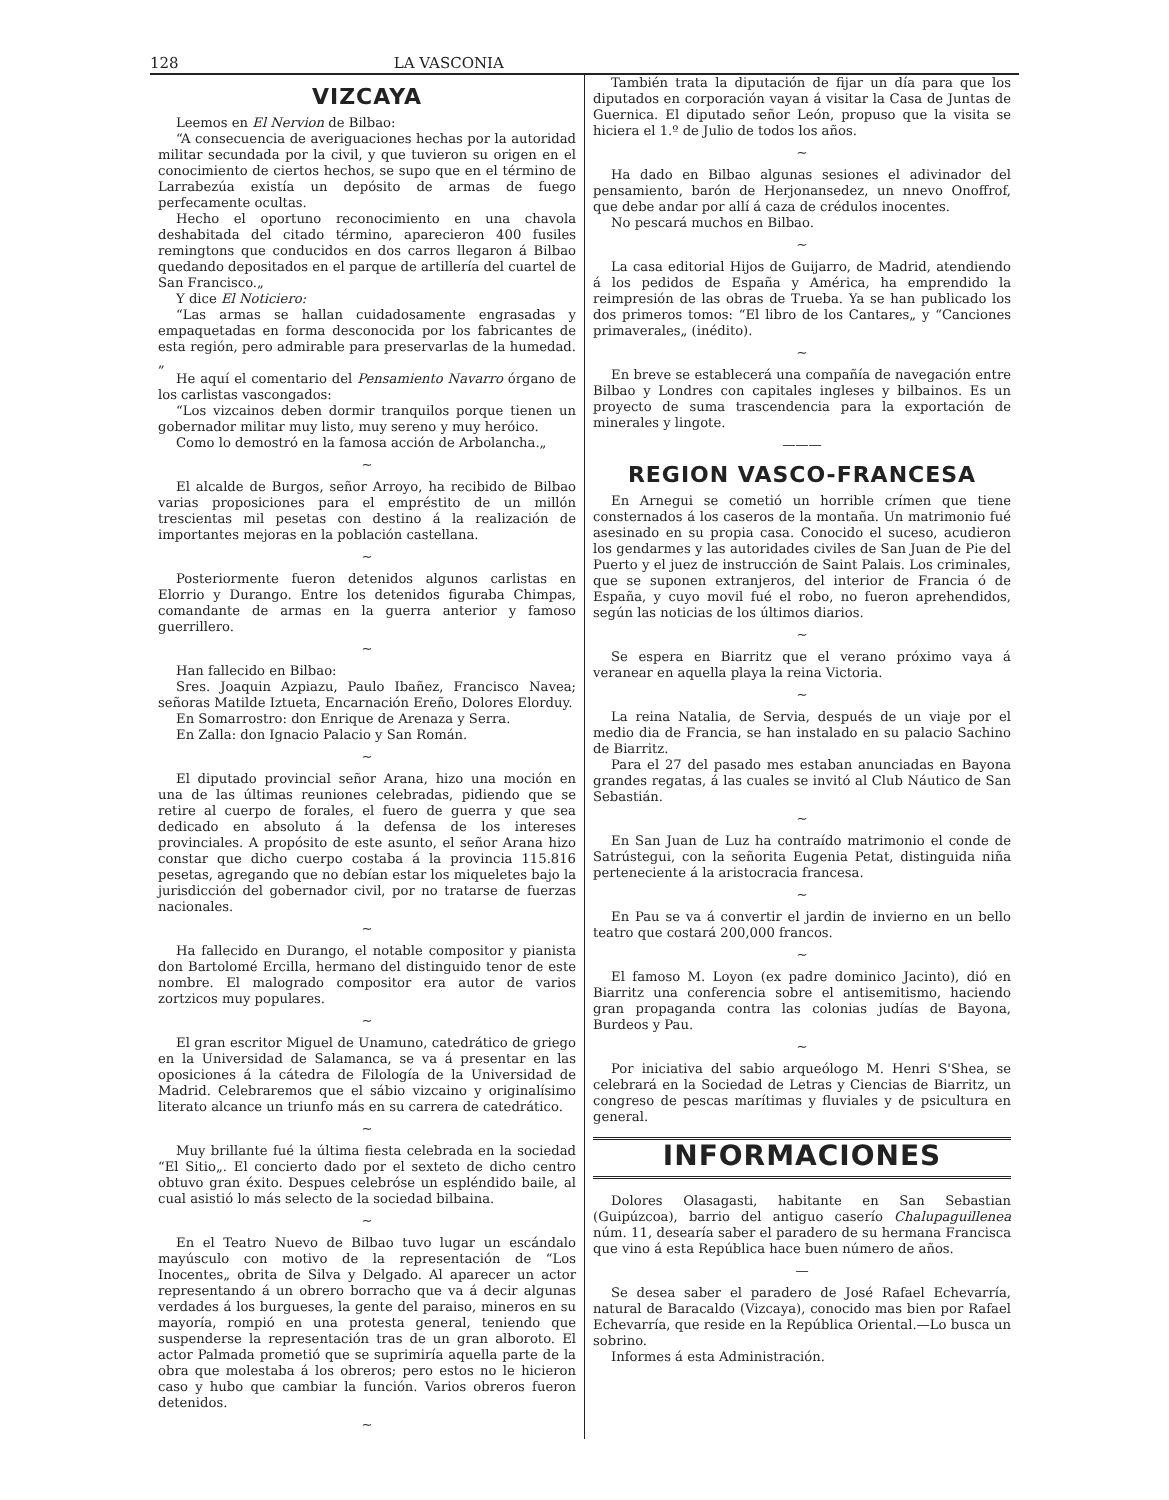128 LA VASCONIA
VIZCAYA
Leemos en El Nervion de Bilbao:
“A consecuencia de averiguaciones hechas por la autoridad militar secundada por la civil, y que tuvieron su origen en el conocimiento de ciertos hechos, se supo que en el término de Larrabezúa existía un depósito de armas de fuego perfecamente ocultas.
Hecho el oportuno reconocimiento en una chavola deshabitada del citado término, aparecieron 400 fusiles remingtons que conducidos en dos carros llegaron á Bilbao quedando depositados en el parque de artillería del cuartel de San Francisco.„
Y dice El Noticiero:
“Las armas se hallan cuidadosamente engrasadas y empaquetadas en forma desconocida por los fabricantes de esta región, pero admirable para preservarlas de la humedad.„
He aquí el comentario del Pensamiento Navarro órgano de los carlistas vascongados:
“Los vizcainos deben dormir tranquilos porque tienen un gobernador militar muy listo, muy sereno y muy heróico.
Como lo demostró en la famosa acción de Arbolancha.„
~
El alcalde de Burgos, señor Arroyo, ha recibido de Bilbao varias proposiciones para el empréstito de un millón trescientas mil pesetas con destino á la realización de importantes mejoras en la población castellana.
~
Posteriormente fueron detenidos algunos carlistas en Elorrio y Durango. Entre los detenidos figuraba Chimpas, comandante de armas en la guerra anterior y famoso guerrillero.
~
Han fallecido en Bilbao:
Sres. Joaquin Azpiazu, Paulo Ibañez, Francisco Navea; señoras Matilde Iztueta, Encarnación Ereño, Dolores Elorduy.
En Somarrostro: don Enrique de Arenaza y Serra.
En Zalla: don Ignacio Palacio y San Román.
~
El diputado provincial señor Arana, hizo una moción en una de las últimas reuniones celebradas, pidiendo que se retire al cuerpo de forales, el fuero de guerra y que sea dedicado en absoluto á la defensa de los intereses provinciales. A propósito de este asunto, el señor Arana hizo constar que dicho cuerpo costaba á la provincia 115.816 pesetas, agregando que no debían estar los miqueletes bajo la jurisdicción del gobernador civil, por no tratarse de fuerzas nacionales.
~
Ha fallecido en Durango, el notable compositor y pianista don Bartolomé Ercilla, hermano del distinguido tenor de este nombre. El malogrado compositor era autor de varios zortzicos muy populares.
~
El gran escritor Miguel de Unamuno, catedrático de griego en la Universidad de Salamanca, se va á presentar en las oposiciones á la cátedra de Filología de la Universidad de Madrid. Celebraremos que el sábio vizcaino y originalísimo literato alcance un triunfo más en su carrera de catedrático.
~
Muy brillante fué la última fiesta celebrada en la sociedad “El Sitio„. El concierto dado por el sexteto de dicho centro obtuvo gran éxito. Despues celebróse un espléndido baile, al cual asistió lo más selecto de la sociedad bilbaina.
~
En el Teatro Nuevo de Bilbao tuvo lugar un escándalo mayúsculo con motivo de la representación de “Los Inocentes„ obrita de Silva y Delgado. Al aparecer un actor representando á un obrero borracho que va á decir algunas verdades á los burgueses, la gente del paraiso, mineros en su mayoría, rompió en una protesta general, teniendo que suspenderse la representación tras de un gran alboroto. El actor Palmada prometió que se suprimiría aquella parte de la obra que molestaba á los obreros; pero estos no le hicieron caso y hubo que cambiar la función. Varios obreros fueron detenidos.
~
También trata la diputación de fijar un día para que los diputados en corporación vayan á visitar la Casa de Juntas de Guernica. El diputado señor León, propuso que la visita se hiciera el 1.º de Julio de todos los años.
~
Ha dado en Bilbao algunas sesiones el adivinador del pensamiento, barón de Herjonansedez, un nnevo Onoffrof, que debe andar por allí á caza de crédulos inocentes.
No pescará muchos en Bilbao.
~
La casa editorial Hijos de Guijarro, de Madrid, atendiendo á los pedidos de España y América, ha emprendido la reimpresión de las obras de Trueba. Ya se han publicado los dos primeros tomos: “El libro de los Cantares„ y “Canciones primaverales„ (inédito).
~
En breve se establecerá una compañía de navegación entre Bilbao y Londres con capitales ingleses y bilbainos. Es un proyecto de suma trascendencia para la exportación de minerales y lingote.
———
REGION VASCO-FRANCESA
En Arnegui se cometió un horrible crímen que tiene consternados á los caseros de la montaña. Un matrimonio fué asesinado en su propia casa. Conocido el suceso, acudieron los gendarmes y las autoridades civiles de San Juan de Pie del Puerto y el juez de instrucción de Saint Palais. Los criminales, que se suponen extranjeros, del interior de Francia ó de España, y cuyo movil fué el robo, no fueron aprehendidos, según las noticias de los últimos diarios.
~
Se espera en Biarritz que el verano próximo vaya á veranear en aquella playa la reina Victoria.
~
La reina Natalia, de Servia, después de un viaje por el medio dia de Francia, se han instalado en su palacio Sachino de Biarritz.
Para el 27 del pasado mes estaban anunciadas en Bayona grandes regatas, á las cuales se invitó al Club Náutico de San Sebastián.
~
En San Juan de Luz ha contraído matrimonio el conde de Satrústegui, con la señorita Eugenia Petat, distinguida niña perteneciente á la aristocracia francesa.
~
En Pau se va á convertir el jardin de invierno en un bello teatro que costará 200,000 francos.
~
El famoso M. Loyon (ex padre dominico Jacinto), dió en Biarritz una conferencia sobre el antisemitismo, haciendo gran propaganda contra las colonias judías de Bayona, Burdeos y Pau.
~
Por iniciativa del sabio arqueólogo M. Henri S'Shea, se celebrará en la Sociedad de Letras y Ciencias de Biarritz, un congreso de pescas marítimas y fluviales y de psicultura en general.
INFORMACIONES
Dolores Olasagasti, habitante en San Sebastian (Guipúzcoa), barrio del antiguo caserío Chalupaguillenea núm. 11, desearía saber el paradero de su hermana Francisca que vino á esta República hace buen número de años.
—
Se desea saber el paradero de José Rafael Echevarría, natural de Baracaldo (Vizcaya), conocido mas bien por Rafael Echevarría, que reside en la República Oriental.—Lo busca un sobrino.
Informes á esta Administración.